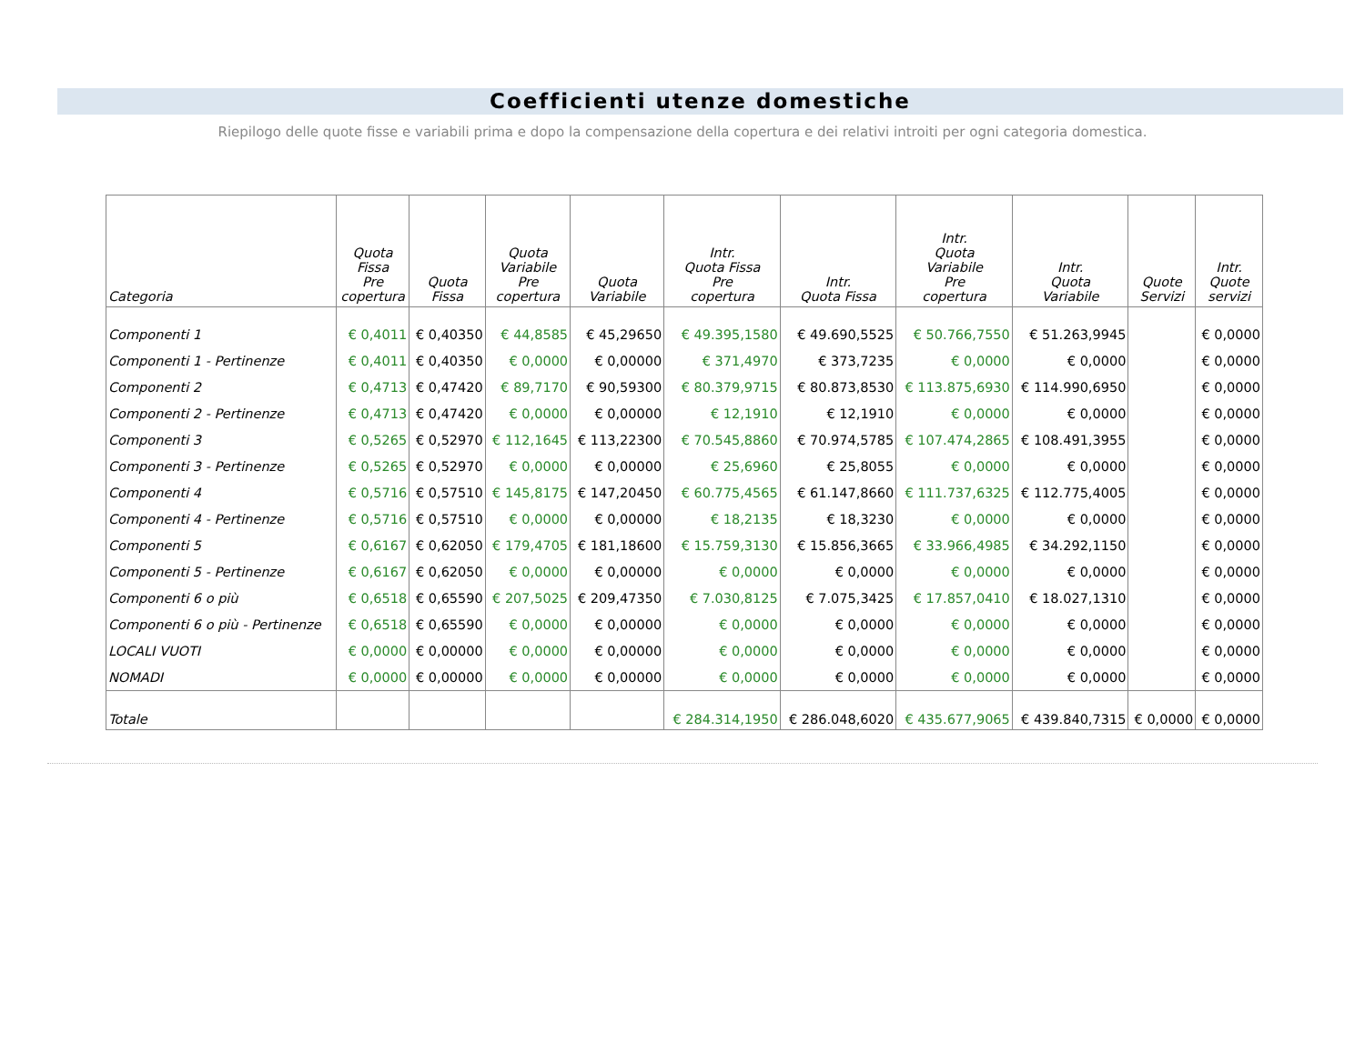Coefficienti utenze domestiche
Riepilogo delle quote fisse e variabili prima e dopo la compensazione della copertura e dei relativi introiti per ogni categoria domestica.
| Categoria | Quota Fissa Pre copertura | Quota Fissa | Quota Variabile Pre copertura | Quota Variabile | Intr. Quota Fissa Pre copertura | Intr. Quota Fissa | Intr. Quota Variabile Pre copertura | Intr. Quota Variabile | Quote Servizi | Intr. Quote servizi |
| --- | --- | --- | --- | --- | --- | --- | --- | --- | --- | --- |
| Componenti 1 | € 0,4011 | € 0,40350 | € 44,8585 | € 45,29650 | € 49.395,1580 | € 49.690,5525 | € 50.766,7550 | € 51.263,9945 | | € 0,0000 |
| Componenti 1 - Pertinenze | € 0,4011 | € 0,40350 | € 0,0000 | € 0,00000 | € 371,4970 | € 373,7235 | € 0,0000 | € 0,0000 | | € 0,0000 |
| Componenti 2 | € 0,4713 | € 0,47420 | € 89,7170 | € 90,59300 | € 80.379,9715 | € 80.873,8530 | € 113.875,6930 | € 114.990,6950 | | € 0,0000 |
| Componenti 2 - Pertinenze | € 0,4713 | € 0,47420 | € 0,0000 | € 0,00000 | € 12,1910 | € 12,1910 | € 0,0000 | € 0,0000 | | € 0,0000 |
| Componenti 3 | € 0,5265 | € 0,52970 | € 112,1645 | € 113,22300 | € 70.545,8860 | € 70.974,5785 | € 107.474,2865 | € 108.491,3955 | | € 0,0000 |
| Componenti 3 - Pertinenze | € 0,5265 | € 0,52970 | € 0,0000 | € 0,00000 | € 25,6960 | € 25,8055 | € 0,0000 | € 0,0000 | | € 0,0000 |
| Componenti 4 | € 0,5716 | € 0,57510 | € 145,8175 | € 147,20450 | € 60.775,4565 | € 61.147,8660 | € 111.737,6325 | € 112.775,4005 | | € 0,0000 |
| Componenti 4 - Pertinenze | € 0,5716 | € 0,57510 | € 0,0000 | € 0,00000 | € 18,2135 | € 18,3230 | € 0,0000 | € 0,0000 | | € 0,0000 |
| Componenti 5 | € 0,6167 | € 0,62050 | € 179,4705 | € 181,18600 | € 15.759,3130 | € 15.856,3665 | € 33.966,4985 | € 34.292,1150 | | € 0,0000 |
| Componenti 5 - Pertinenze | € 0,6167 | € 0,62050 | € 0,0000 | € 0,00000 | € 0,0000 | € 0,0000 | € 0,0000 | € 0,0000 | | € 0,0000 |
| Componenti 6 o più | € 0,6518 | € 0,65590 | € 207,5025 | € 209,47350 | € 7.030,8125 | € 7.075,3425 | € 17.857,0410 | € 18.027,1310 | | € 0,0000 |
| Componenti 6 o più - Pertinenze | € 0,6518 | € 0,65590 | € 0,0000 | € 0,00000 | € 0,0000 | € 0,0000 | € 0,0000 | € 0,0000 | | € 0,0000 |
| LOCALI VUOTI | € 0,0000 | € 0,00000 | € 0,0000 | € 0,00000 | € 0,0000 | € 0,0000 | € 0,0000 | € 0,0000 | | € 0,0000 |
| NOMADI | € 0,0000 | € 0,00000 | € 0,0000 | € 0,00000 | € 0,0000 | € 0,0000 | € 0,0000 | € 0,0000 | | € 0,0000 |
| Totale | | | | | € 284.314,1950 | € 286.048,6020 | € 435.677,9065 | € 439.840,7315 | € 0,0000 | € 0,0000 |